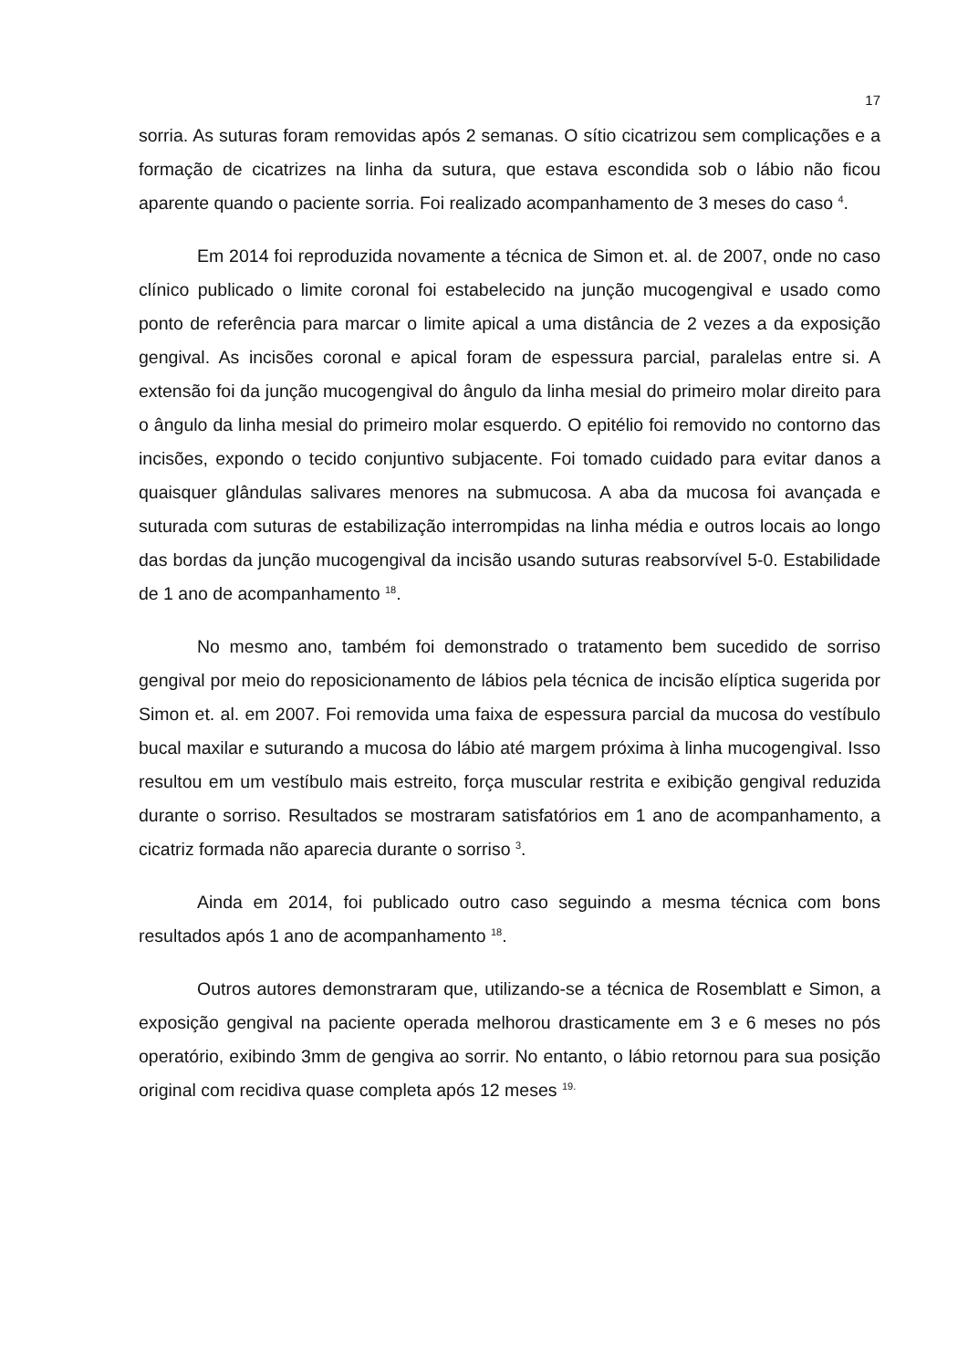17
sorria. As suturas foram removidas após 2 semanas. O sítio cicatrizou sem complicações e a formação de cicatrizes na linha da sutura, que estava escondida sob o lábio não ficou aparente quando o paciente sorria. Foi realizado acompanhamento de 3 meses do caso <sup>4</sup>.
Em 2014 foi reproduzida novamente a técnica de Simon et. al. de 2007, onde no caso clínico publicado o limite coronal foi estabelecido na junção mucogengival e usado como ponto de referência para marcar o limite apical a uma distância de 2 vezes a da exposição gengival. As incisões coronal e apical foram de espessura parcial, paralelas entre si. A extensão foi da junção mucogengival do ângulo da linha mesial do primeiro molar direito para o ângulo da linha mesial do primeiro molar esquerdo. O epitélio foi removido no contorno das incisões, expondo o tecido conjuntivo subjacente. Foi tomado cuidado para evitar danos a quaisquer glândulas salivares menores na submucosa. A aba da mucosa foi avançada e suturada com suturas de estabilização interrompidas na linha média e outros locais ao longo das bordas da junção mucogengival da incisão usando suturas reabsorvível 5-0. Estabilidade de 1 ano de acompanhamento <sup>18</sup>.
No mesmo ano, também foi demonstrado o tratamento bem sucedido de sorriso gengival por meio do reposicionamento de lábios pela técnica de incisão elíptica sugerida por Simon et. al. em 2007. Foi removida uma faixa de espessura parcial da mucosa do vestíbulo bucal maxilar e suturando a mucosa do lábio até margem próxima à linha mucogengival. Isso resultou em um vestíbulo mais estreito, força muscular restrita e exibição gengival reduzida durante o sorriso. Resultados se mostraram satisfatórios em 1 ano de acompanhamento, a cicatriz formada não aparecia durante o sorriso <sup>3</sup>.
Ainda em 2014, foi publicado outro caso seguindo a mesma técnica com bons resultados após 1 ano de acompanhamento <sup>18</sup>.
Outros autores demonstraram que, utilizando-se a técnica de Rosemblatt e Simon, a exposição gengival na paciente operada melhorou drasticamente em 3 e 6 meses no pós operatório, exibindo 3mm de gengiva ao sorrir. No entanto, o lábio retornou para sua posição original com recidiva quase completa após 12 meses <sup>19.</sup>